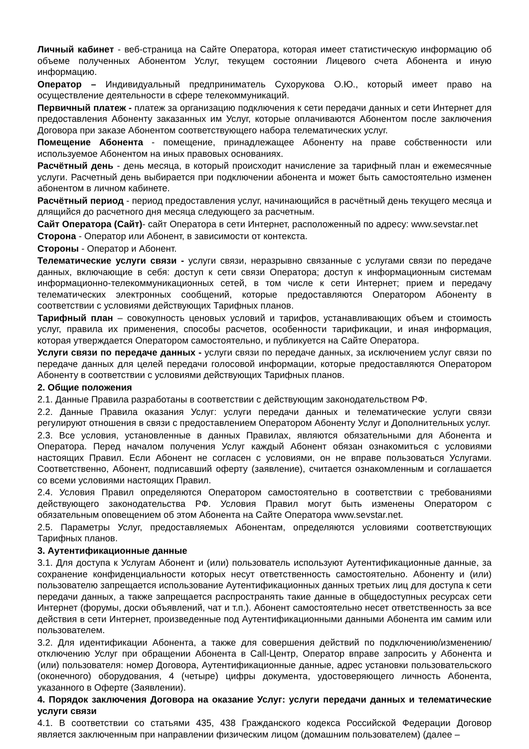Личный кабинет - веб-страница на Сайте Оператора, которая имеет статистическую информацию об объеме полученных Абонентом Услуг, текущем состоянии Лицевого счета Абонента и иную информацию.
Оператор – Индивидуальный предприниматель Сухорукова О.Ю., который имеет право на осуществление деятельности в сфере телекоммуникаций.
Первичный платеж - платеж за организацию подключения к сети передачи данных и сети Интернет для предоставления Абоненту заказанных им Услуг, которые оплачиваются Абонентом после заключения Договора при заказе Абонентом соответствующего набора телематических услуг.
Помещение Абонента - помещение, принадлежащее Абоненту на праве собственности или используемое Абонентом на иных правовых основаниях.
Расчётный день - день месяца, в который происходит начисление за тарифный план и ежемесячные услуги. Расчетный день выбирается при подключении абонента и может быть самостоятельно изменен абонентом в личном кабинете.
Расчётный период - период предоставления услуг, начинающийся в расчётный день текущего месяца и длящийся до расчетного дня месяца следующего за расчетным.
Сайт Оператора (Сайт)- сайт Оператора в сети Интернет, расположенный по адресу: www.sevstar.net
Сторона - Оператор или Абонент, в зависимости от контекста.
Стороны - Оператор и Абонент.
Телематические услуги связи - услуги связи, неразрывно связанные с услугами связи по передаче данных, включающие в себя: доступ к сети связи Оператора; доступ к информационным системам информационно-телекоммуникационных сетей, в том числе к сети Интернет; прием и передачу телематических электронных сообщений, которые предоставляются Оператором Абоненту в соответствии с условиями действующих Тарифных планов.
Тарифный план – совокупность ценовых условий и тарифов, устанавливающих объем и стоимость услуг, правила их применения, способы расчетов, особенности тарификации, и иная информация, которая утверждается Оператором самостоятельно, и публикуется на Сайте Оператора.
Услуги связи по передаче данных - услуги связи по передаче данных, за исключением услуг связи по передаче данных для целей передачи голосовой информации, которые предоставляются Оператором Абоненту в соответствии с условиями действующих Тарифных планов.
2. Общие положения
2.1. Данные Правила разработаны в соответствии с действующим законодательством РФ.
2.2. Данные Правила оказания Услуг: услуги передачи данных и телематические услуги связи регулируют отношения в связи с предоставлением Оператором Абоненту Услуг и Дополнительных услуг.
2.3. Все условия, установленные в данных Правилах, являются обязательными для Абонента и Оператора. Перед началом получения Услуг каждый Абонент обязан ознакомиться с условиями настоящих Правил. Если Абонент не согласен с условиями, он не вправе пользоваться Услугами. Соответственно, Абонент, подписавший оферту (заявление), считается ознакомленным и соглашается со всеми условиями настоящих Правил.
2.4. Условия Правил определяются Оператором самостоятельно в соответствии с требованиями действующего законодательства РФ. Условия Правил могут быть изменены Оператором с обязательным оповещением об этом Абонента на Сайте Оператора www.sevstar.net.
2.5. Параметры Услуг, предоставляемых Абонентам, определяются условиями соответствующих Тарифных планов.
3. Аутентификационные данные
3.1. Для доступа к Услугам Абонент и (или) пользователь используют Аутентификационные данные, за сохранение конфиденциальности которых несут ответственность самостоятельно. Абоненту и (или) пользователю запрещается использование Аутентификационных данных третьих лиц для доступа к сети передачи данных, а также запрещается распространять такие данные в общедоступных ресурсах сети Интернет (форумы, доски объявлений, чат и т.п.). Абонент самостоятельно несет ответственность за все действия в сети Интернет, произведенные под Аутентификационными данными Абонента им самим или пользователем.
3.2. Для идентификации Абонента, а также для совершения действий по подключению/изменению/отключению Услуг при обращении Абонента в Call-Центр, Оператор вправе запросить у Абонента и (или) пользователя: номер Договора, Аутентификационные данные, адрес установки пользовательского (оконечного) оборудования, 4 (четыре) цифры документа, удостоверяющего личность Абонента, указанного в Оферте (Заявлении).
4. Порядок заключения Договора на оказание Услуг: услуги передачи данных и телематические услуги связи
4.1. В соответствии со статьями 435, 438 Гражданского кодекса Российской Федерации Договор является заключенным при направлении физическим лицом (домашним пользователем) (далее –